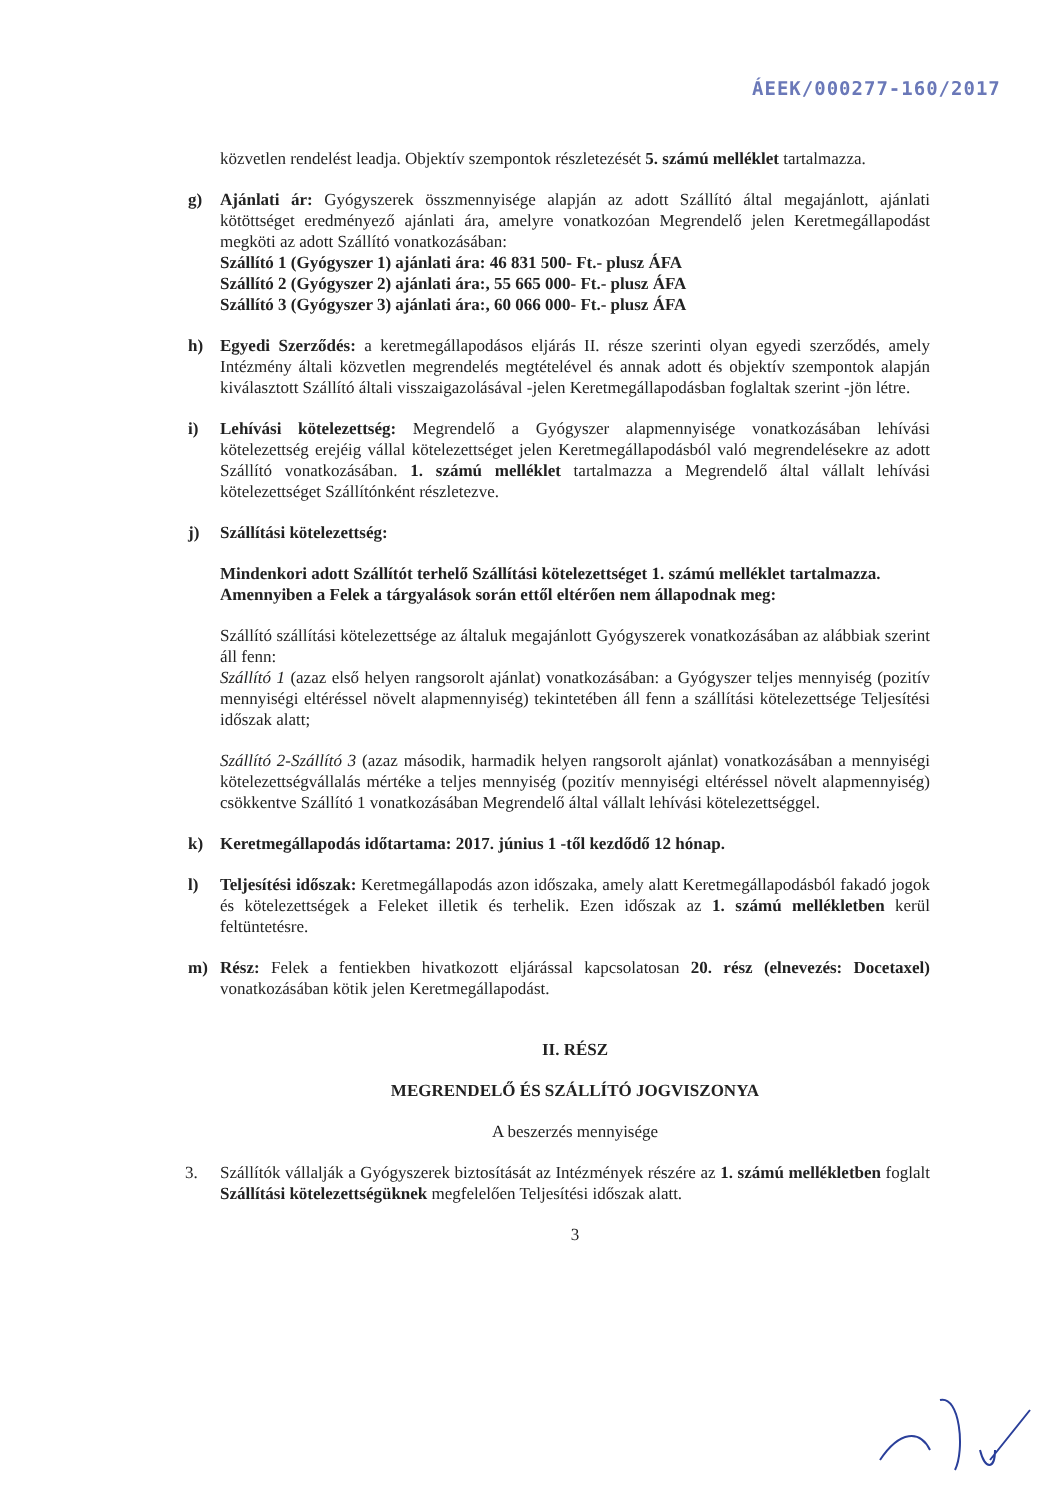ÁEEK/000277-160/2017
közvetlen rendelést leadja. Objektív szempontok részletezését 5. számú melléklet tartalmazza.
g) Ajánlati ár: Gyógyszerek összmennyisége alapján az adott Szállító által megajánlott, ajánlati kötöttséget eredményező ajánlati ára, amelyre vonatkozóan Megrendelő jelen Keretmegállapodást megköti az adott Szállító vonatkozásában:
Szállító 1 (Gyógyszer 1) ajánlati ára: 46 831 500- Ft.- plusz ÁFA
Szállító 2 (Gyógyszer 2) ajánlati ára:, 55 665 000- Ft.- plusz ÁFA
Szállító 3 (Gyógyszer 3) ajánlati ára:, 60 066 000- Ft.- plusz ÁFA
h) Egyedi Szerződés: a keretmegállapodásos eljárás II. része szerinti olyan egyedi szerződés, amely Intézmény általi közvetlen megrendelés megtételével és annak adott és objektív szempontok alapján kiválasztott Szállító általi visszaigazolásával -jelen Keretmegállapodásban foglaltak szerint -jön létre.
i) Lehívási kötelezettség: Megrendelő a Gyógyszer alapmennyisége vonatkozásában lehívási kötelezettség erejéig vállal kötelezettséget jelen Keretmegállapodásból való megrendelésekre az adott Szállító vonatkozásában. 1. számú melléklet tartalmazza a Megrendelő által vállalt lehívási kötelezettséget Szállítónként részletezve.
j) Szállítási kötelezettség:
Mindenkori adott Szállítót terhelő Szállítási kötelezettséget 1. számú melléklet tartalmazza.
Amennyiben a Felek a tárgyalások során ettől eltérően nem állapodnak meg:
Szállító szállítási kötelezettsége az általuk megajánlott Gyógyszerek vonatkozásában az alábbiak szerint áll fenn:
Szállító 1 (azaz első helyen rangsorolt ajánlat) vonatkozásában: a Gyógyszer teljes mennyiség (pozitív mennyiségi eltéréssel növelt alapmennyiség) tekintetében áll fenn a szállítási kötelezettsége Teljesítési időszak alatt;
Szállító 2-Szállító 3 (azaz második, harmadik helyen rangsorolt ajánlat) vonatkozásában a mennyiségi kötelezettségvállalás mértéke a teljes mennyiség (pozitív mennyiségi eltéréssel növelt alapmennyiség) csökkentve Szállító 1 vonatkozásában Megrendelő által vállalt lehívási kötelezettséggel.
k) Keretmegállapodás időtartama: 2017. június 1 -től kezdődő 12 hónap.
l) Teljesítési időszak: Keretmegállapodás azon időszaka, amely alatt Keretmegállapodásból fakadó jogok és kötelezettségek a Feleket illetik és terhelik. Ezen időszak az 1. számú mellékletben kerül feltüntetésre.
m) Rész: Felek a fentiekben hivatkozott eljárással kapcsolatosan 20. rész (elnevezés: Docetaxel) vonatkozásában kötik jelen Keretmegállapodást.
II. RÉSZ
MEGRENDELŐ ÉS SZÁLLÍTÓ JOGVISZONYA
A beszerzés mennyisége
3. Szállítók vállalják a Gyógyszerek biztosítását az Intézmények részére az 1. számú mellékletben foglalt Szállítási kötelezettségüknek megfelelően Teljesítési időszak alatt.
3